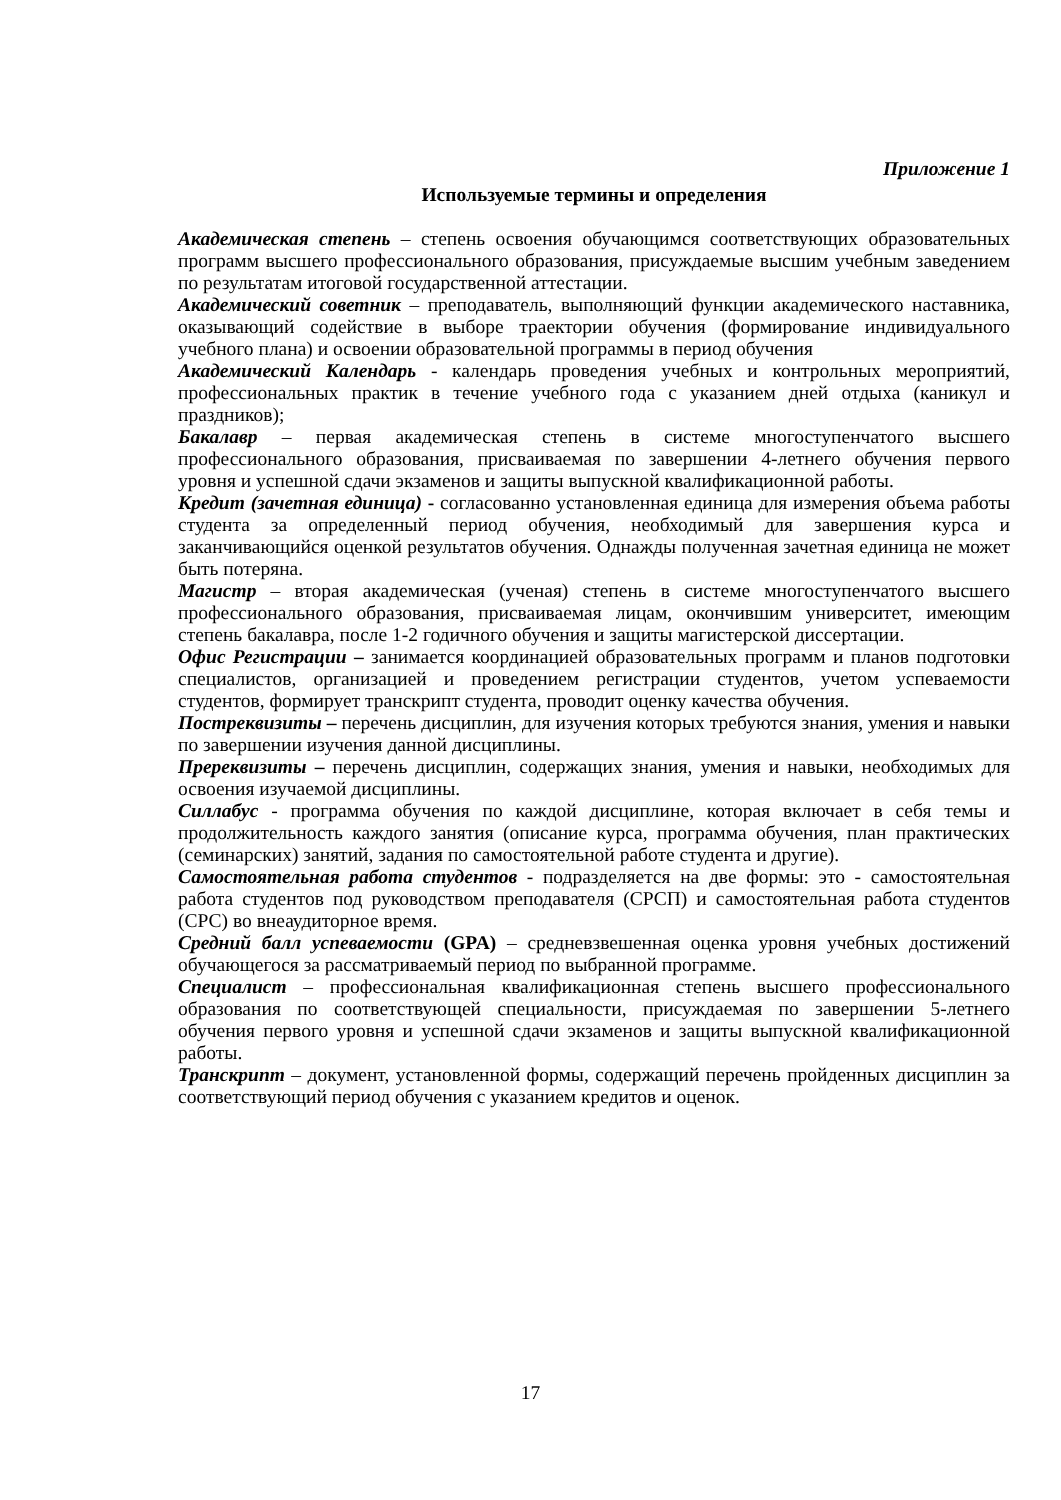Приложение 1
Используемые термины и определения
Академическая степень – степень освоения обучающимся соответствующих образовательных программ высшего профессионального образования, присуждаемые высшим учебным заведением по результатам итоговой государственной аттестации.
Академический советник – преподаватель, выполняющий функции академического наставника, оказывающий содействие в выборе траектории обучения (формирование индивидуального учебного плана) и освоении образовательной программы в период обучения
Академический Календарь - календарь проведения учебных и контрольных мероприятий, профессиональных практик в течение учебного года с указанием дней отдыха (каникул и праздников);
Бакалавр – первая академическая степень в системе многоступенчатого высшего профессионального образования, присваиваемая по завершении 4-летнего обучения первого уровня и успешной сдачи экзаменов и защиты выпускной квалификационной работы.
Кредит (зачетная единица) - согласованно установленная единица для измерения объема работы студента за определенный период обучения, необходимый для завершения курса и заканчивающийся оценкой результатов обучения. Однажды полученная зачетная единица не может быть потеряна.
Магистр – вторая академическая (ученая) степень в системе многоступенчатого высшего профессионального образования, присваиваемая лицам, окончившим университет, имеющим степень бакалавра, после 1-2 годичного обучения и защиты магистерской диссертации.
Офис Регистрации – занимается координацией образовательных программ и планов подготовки специалистов, организацией и проведением регистрации студентов, учетом успеваемости студентов, формирует транскрипт студента, проводит оценку качества обучения.
Постреквизиты – перечень дисциплин, для изучения которых требуются знания, умения и навыки по завершении изучения данной дисциплины.
Пререквизиты – перечень дисциплин, содержащих знания, умения и навыки, необходимых для освоения изучаемой дисциплины.
Силлабус - программа обучения по каждой дисциплине, которая включает в себя темы и продолжительность каждого занятия (описание курса, программа обучения, план практических (семинарских) занятий, задания по самостоятельной работе студента и другие).
Самостоятельная работа студентов - подразделяется на две формы: это - самостоятельная работа студентов под руководством преподавателя (СРСП) и самостоятельная работа студентов (СРС) во внеаудиторное время.
Средний балл успеваемости (GPA) – средневзвешенная оценка уровня учебных достижений обучающегося за рассматриваемый период по выбранной программе.
Специалист – профессиональная квалификационная степень высшего профессионального образования по соответствующей специальности, присуждаемая по завершении 5-летнего обучения первого уровня и успешной сдачи экзаменов и защиты выпускной квалификационной работы.
Транскрипт – документ, установленной формы, содержащий перечень пройденных дисциплин за соответствующий период обучения с указанием кредитов и оценок.
17